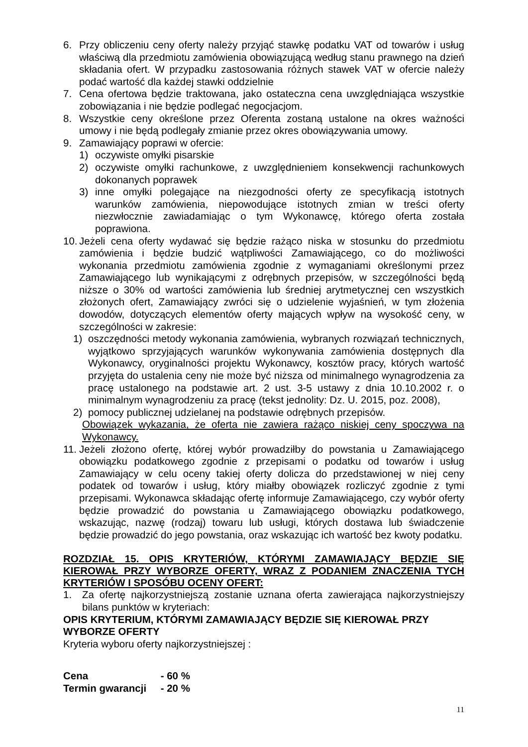6. Przy obliczeniu ceny oferty należy przyjąć stawkę podatku VAT od towarów i usług właściwą dla przedmiotu zamówienia obowiązującą według stanu prawnego na dzień składania ofert. W przypadku zastosowania różnych stawek VAT w ofercie należy podać wartość dla każdej stawki oddzielnie
7. Cena ofertowa będzie traktowana, jako ostateczna cena uwzględniająca wszystkie zobowiązania i nie będzie podlegać negocjacjom.
8. Wszystkie ceny określone przez Oferenta zostaną ustalone na okres ważności umowy i nie będą podlegały zmianie przez okres obowiązywania umowy.
9. Zamawiający poprawi w ofercie:
1) oczywiste omyłki pisarskie
2) oczywiste omyłki rachunkowe, z uwzględnieniem konsekwencji rachunkowych dokonanych poprawek
3) inne omyłki polegające na niezgodności oferty ze specyfikacją istotnych warunków zamówienia, niepowodujące istotnych zmian w treści oferty niezwłocznie zawiadamiając o tym Wykonawcę, którego oferta została poprawiona.
10. Jeżeli cena oferty wydawać się będzie rażąco niska w stosunku do przedmiotu zamówienia i będzie budzić wątpliwości Zamawiającego, co do możliwości wykonania przedmiotu zamówienia zgodnie z wymaganiami określonymi przez Zamawiającego lub wynikającymi z odrębnych przepisów, w szczególności będą niższe o 30% od wartości zamówienia lub średniej arytmetycznej cen wszystkich złożonych ofert, Zamawiający zwróci się o udzielenie wyjaśnień, w tym złożenia dowodów, dotyczących elementów oferty mających wpływ na wysokość ceny, w szczególności w zakresie:
1) oszczędności metody wykonania zamówienia, wybranych rozwiązań technicznych, wyjątkowo sprzyjających warunków wykonywania zamówienia dostępnych dla Wykonawcy, oryginalności projektu Wykonawcy, kosztów pracy, których wartość przyjęta do ustalenia ceny nie może być niższa od minimalnego wynagrodzenia za pracę ustalonego na podstawie art. 2 ust. 3-5 ustawy z dnia 10.10.2002 r. o minimalnym wynagrodzeniu za pracę (tekst jednolity: Dz. U. 2015, poz. 2008),
2) pomocy publicznej udzielanej na podstawie odrębnych przepisów.
Obowiązek wykazania, że oferta nie zawiera rażąco niskiej ceny spoczywa na Wykonawcy.
11. Jeżeli złożono ofertę, której wybór prowadziłby do powstania u Zamawiającego obowiązku podatkowego zgodnie z przepisami o podatku od towarów i usług Zamawiający w celu oceny takiej oferty dolicza do przedstawionej w niej ceny podatek od towarów i usług, który miałby obowiązek rozliczyć zgodnie z tymi przepisami. Wykonawca składając ofertę informuje Zamawiającego, czy wybór oferty będzie prowadzić do powstania u Zamawiającego obowiązku podatkowego, wskazując, nazwę (rodzaj) towaru lub usługi, których dostawa lub świadczenie będzie prowadzić do jego powstania, oraz wskazując ich wartość bez kwoty podatku.
ROZDZIAŁ 15. OPIS KRYTERIÓW, KTÓRYMI ZAMAWIAJĄCY BĘDZIE SIĘ KIEROWAŁ PRZY WYBORZE OFERTY, WRAZ Z PODANIEM ZNACZENIA TYCH KRYTERIÓW I SPOSÓBU OCENY OFERT:
1. Za ofertę najkorzystniejszą zostanie uznana oferta zawierająca najkorzystniejszy bilans punktów w kryteriach:
OPIS KRYTERIUM, KTÓRYMI ZAMAWIAJĄCY BĘDZIE SIĘ KIEROWAŁ PRZY
WYBORZE OFERTY
Kryteria wyboru oferty najkorzystniejszej :
Cena - 60 %
Termin gwarancji - 20 %
11